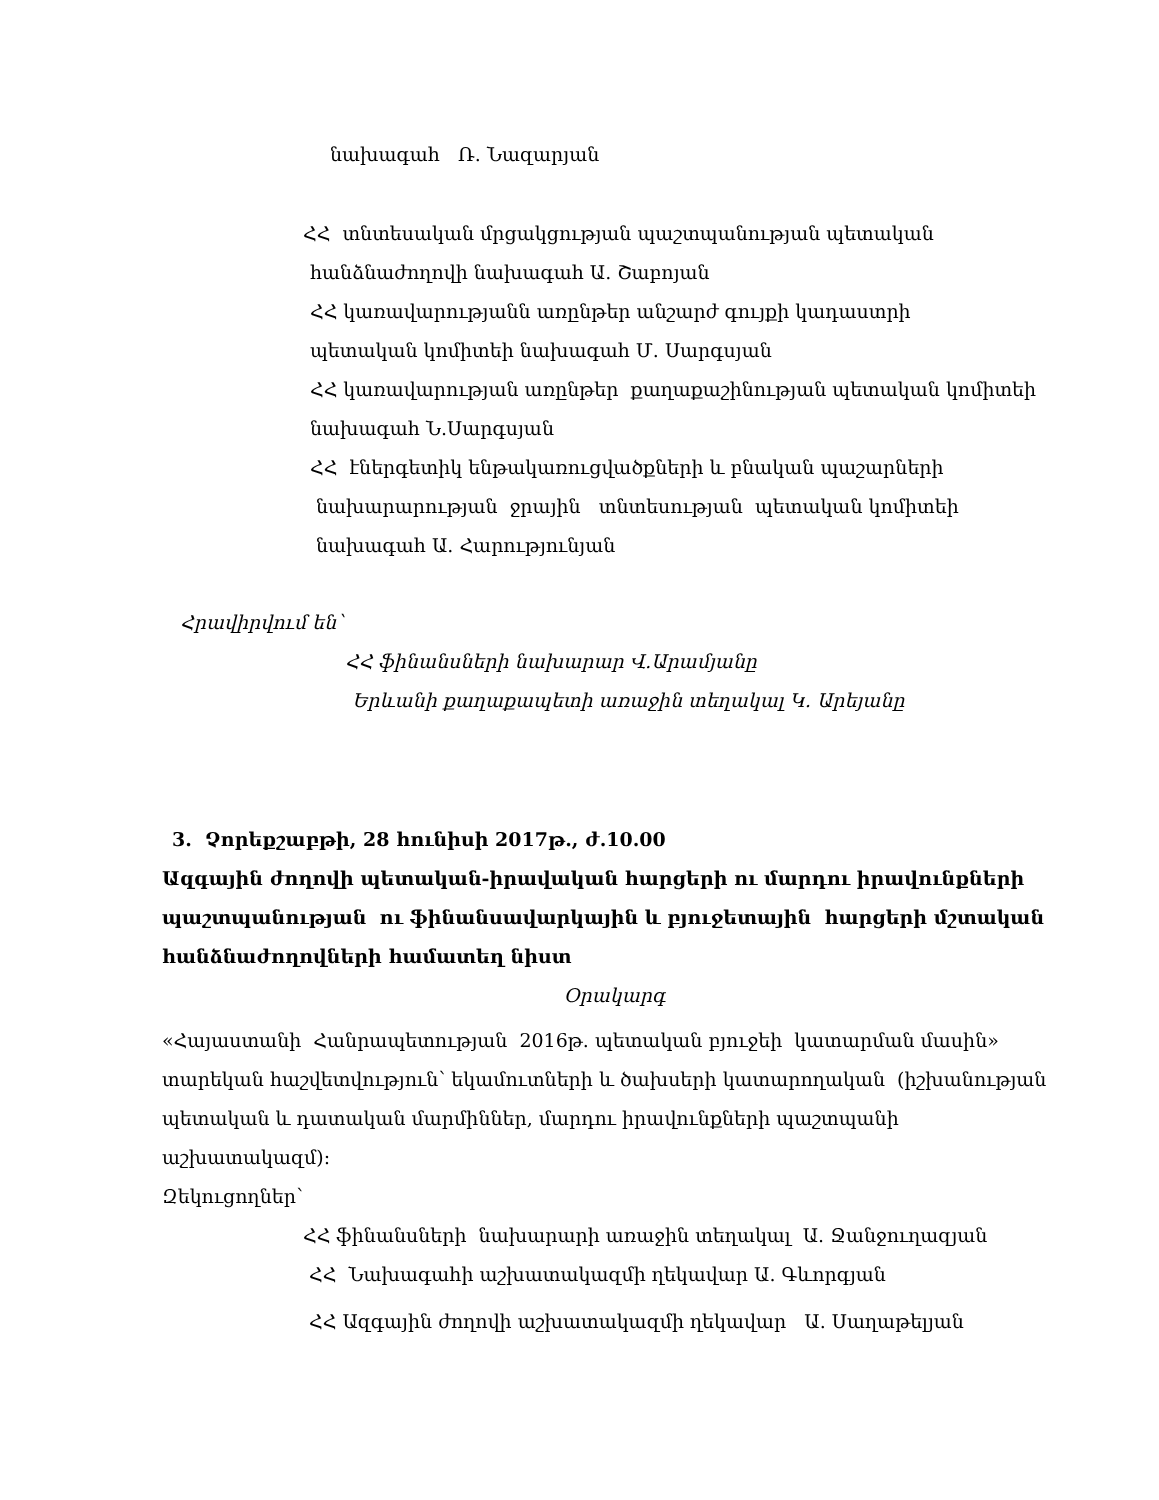նախագահ Ռ. Նազարյան
ՀՀ տնտեսական մրցակցության պաշտպանության պետական
հանձնաժողովի նախագահ Ա. Շաբոյան
ՀՀ կառավարությանն առընթեր անշարժ գույքի կադաստրի
պետական կոմիտեի նախագահ Մ. Սարգսյան
ՀՀ կառավարության առընթեր քաղաքաշինության պետական կոմիտեի
նախագահ Ն.Սարգսյան
ՀՀ էներգետիկ ենթակառուցվածքների և բնական պաշարների
նախարարության ջրային տնտեսության պետական կոմիտեի
նախագահ Ա. Հարությունյան
Հրավիրվում են՝
ՀՀ ֆինանսների նախարար Վ.Արամյանը
Երևանի քաղաքապետի առաջին տեղակալ Կ. Արեյանը
3. Չորեքշաբթի, 28 հունիսի 2017թ., ժ.10.00
Ազգային ժողովի պետական-իրավական հարցերի ու մարդու իրավունքների
պաշտպանության ու ֆինանսավարկային և բյուջետային հարցերի մշտական
հանձնաժողովների համատեղ նիստ
Օրակարգ
«Հայաստանի Հանրապետության 2016թ. պետական բյուջեի կատարման մասին»
տարեկան հաշվետվություն՝ եկամուտների և ծախսերի կատարողական (իշխանության
պետական և դատական մարմիններ, մարդու իրավունքների պաշտպանի
աշխատակազմ):
Զեկուցողներ՝
ՀՀ ֆինանսների նախարարի առաջին տեղակալ Ա. Ջանջուղազյան
ՀՀ Նախագահի աշխատակազմի ղեկավար Ա. Գևորգյան
ՀՀ Ազգային ժողովի աշխատակազմի ղեկավար Ա. Սաղաթելյան